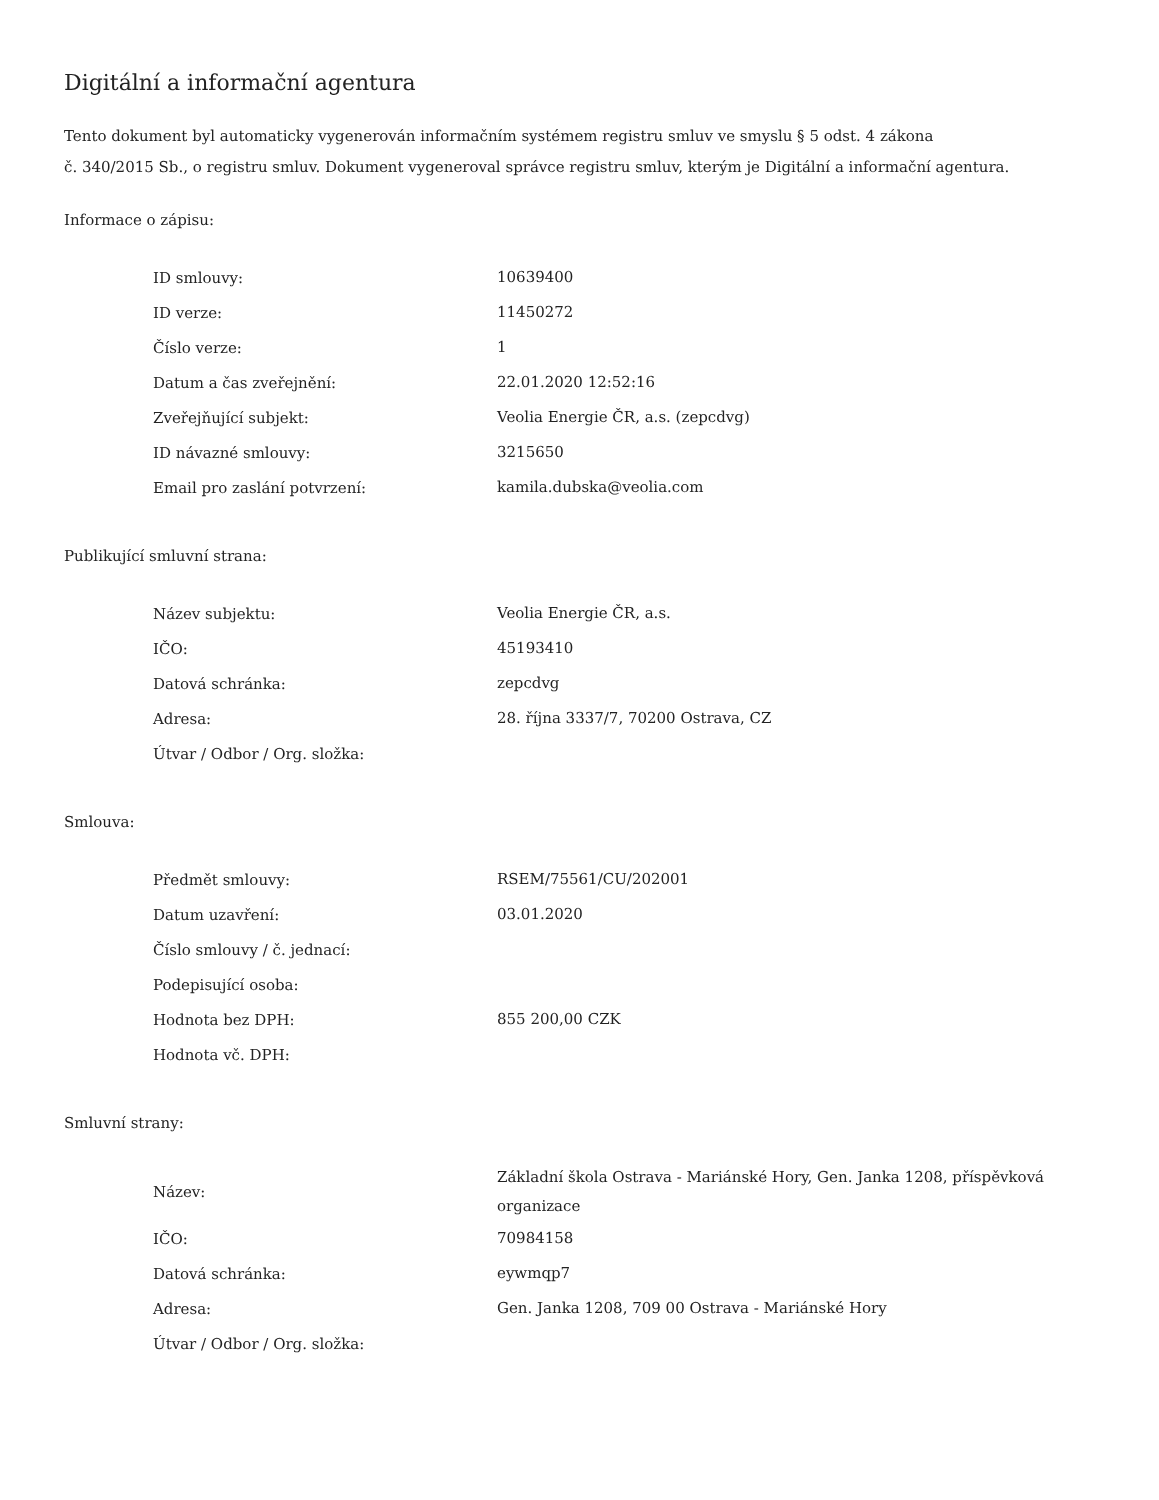Digitální a informační agentura
Tento dokument byl automaticky vygenerován informačním systémem registru smluv ve smyslu § 5 odst. 4 zákona
č. 340/2015 Sb., o registru smluv. Dokument vygeneroval správce registru smluv, kterým je Digitální a informační agentura.
Informace o zápisu:
| ID smlouvy: | 10639400 |
| ID verze: | 11450272 |
| Číslo verze: | 1 |
| Datum a čas zveřejnění: | 22.01.2020 12:52:16 |
| Zveřejňující subjekt: | Veolia Energie ČR, a.s. (zepcdvg) |
| ID návazné smlouvy: | 3215650 |
| Email pro zaslání potvrzení: | kamila.dubska@veolia.com |
Publikující smluvní strana:
| Název subjektu: | Veolia Energie ČR, a.s. |
| IČO: | 45193410 |
| Datová schránka: | zepcdvg |
| Adresa: | 28. října 3337/7, 70200 Ostrava, CZ |
| Útvar / Odbor / Org. složka: | |
Smlouva:
| Předmět smlouvy: | RSEM/75561/CU/202001 |
| Datum uzavření: | 03.01.2020 |
| Číslo smlouvy / č. jednací: | |
| Podepisující osoba: | |
| Hodnota bez DPH: | 855 200,00 CZK |
| Hodnota vč. DPH: | |
Smluvní strany:
| Název: | Základní škola Ostrava - Mariánské Hory, Gen. Janka 1208, příspěvková organizace |
| IČO: | 70984158 |
| Datová schránka: | eywmqp7 |
| Adresa: | Gen. Janka 1208, 709 00 Ostrava - Mariánské Hory |
| Útvar / Odbor / Org. složka: | |